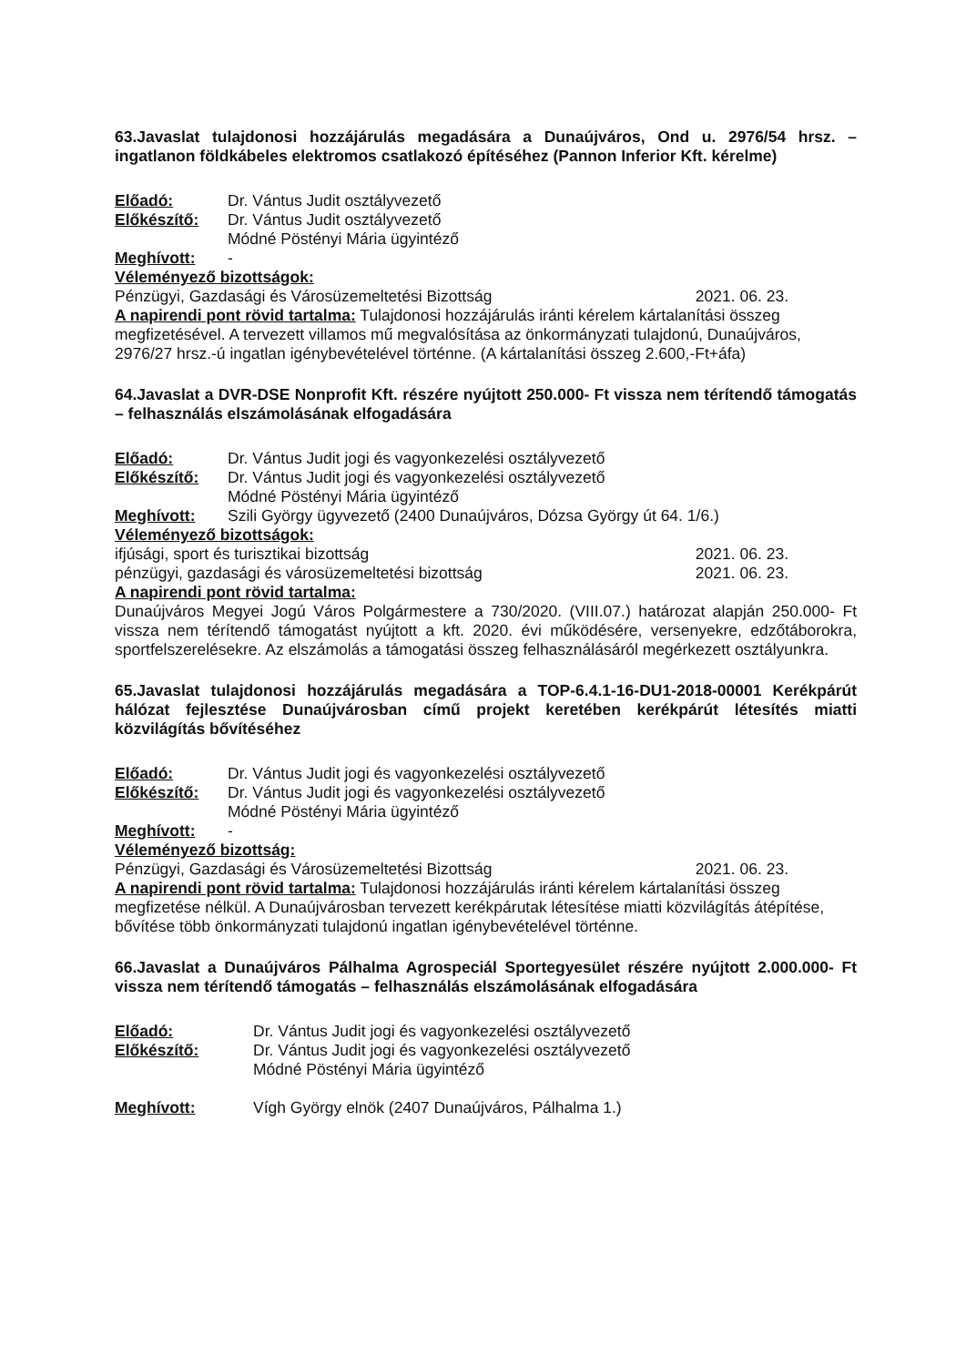63.Javaslat tulajdonosi hozzájárulás megadására a Dunaújváros, Ond u. 2976/54 hrsz. – ingatlanon földkábeles elektromos csatlakozó építéséhez (Pannon Inferior Kft. kérelme)
Előadó: Dr. Vántus Judit osztályvezető
Előkészítő: Dr. Vántus Judit osztályvezető
Módné Pöstényi Mária ügyintéző
Meghívott: -
Véleményező bizottságok:
Pénzügyi, Gazdasági és Városüzemeltetési Bizottság 2021. 06. 23.
A napirendi pont rövid tartalma: Tulajdonosi hozzájárulás iránti kérelem kártalanítási összeg megfizetésével. A tervezett villamos mű megvalósítása az önkormányzati tulajdonú, Dunaújváros, 2976/27 hrsz.-ú ingatlan igénybevételével történne. (A kártalanítási összeg 2.600,-Ft+áfa)
64.Javaslat a DVR-DSE Nonprofit Kft. részére nyújtott 250.000- Ft vissza nem térítendő támogatás – felhasználás elszámolásának elfogadására
Előadó: Dr. Vántus Judit jogi és vagyonkezelési osztályvezető
Előkészítő: Dr. Vántus Judit jogi és vagyonkezelési osztályvezető
Módné Pöstényi Mária ügyintéző
Meghívott: Szili György ügyvezető (2400 Dunaújváros, Dózsa György út 64. 1/6.)
Véleményező bizottságok:
ifjúsági, sport és turisztikai bizottság 2021. 06. 23.
pénzügyi, gazdasági és városüzemeltetési bizottság 2021. 06. 23.
A napirendi pont rövid tartalma:
Dunaújváros Megyei Jogú Város Polgármestere a 730/2020. (VIII.07.) határozat alapján 250.000- Ft vissza nem térítendő támogatást nyújtott a kft. 2020. évi működésére, versenyekre, edzőtáborokra, sportfelszerelésekre. Az elszámolás a támogatási összeg felhasználásáról megérkezett osztályunkra.
65.Javaslat tulajdonosi hozzájárulás megadására a TOP-6.4.1-16-DU1-2018-00001 Kerékpárút hálózat fejlesztése Dunaújvárosban című projekt keretében kerékpárút létesítés miatti közvilágítás bővítéséhez
Előadó: Dr. Vántus Judit jogi és vagyonkezelési osztályvezető
Előkészítő: Dr. Vántus Judit jogi és vagyonkezelési osztályvezető
Módné Pöstényi Mária ügyintéző
Meghívott: -
Véleményező bizottság:
Pénzügyi, Gazdasági és Városüzemeltetési Bizottság 2021. 06. 23.
A napirendi pont rövid tartalma: Tulajdonosi hozzájárulás iránti kérelem kártalanítási összeg megfizetése nélkül. A Dunaújvárosban tervezett kerékpárutak létesítése miatti közvilágítás átépítése, bővítése több önkormányzati tulajdonú ingatlan igénybevételével történne.
66.Javaslat a Dunaújváros Pálhalma Agrospeciál Sportegyesület részére nyújtott 2.000.000- Ft vissza nem térítendő támogatás – felhasználás elszámolásának elfogadására
Előadó: Dr. Vántus Judit jogi és vagyonkezelési osztályvezető
Előkészítő: Dr. Vántus Judit jogi és vagyonkezelési osztályvezető
Módné Pöstényi Mária ügyintéző
Meghívott: Vígh György elnök (2407 Dunaújváros, Pálhalma 1.)